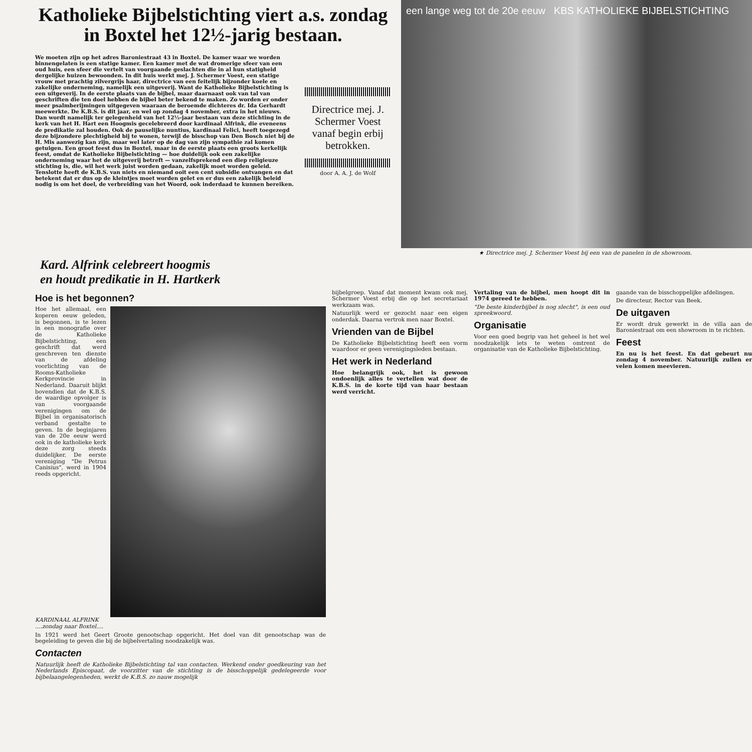Katholieke Bijbelstichting viert a.s. zondag
in Boxtel het 12½-jarig bestaan.
We moeten zijn op het adres Baroniestraat 43 in Boxtel. De kamer waar we worden binnengelaten is een statige kamer. Een kamer met de wat dromerige sfeer van een oud huis, een sfeer die vertelt van voorgaande geslachten die in al hun statigheid dergelijke huizen bewoonden. In dit huis werkt mej. J. Schermer Voest, een statige vrouw met prachtig zilvergrijs haar, directrice van een feitelijk bijzonder koele en zakelijke onderneming, namelijk een uitgeverij. Want de Katholieke Bijbelstichting is een uitgeverij. In de eerste plaats van de bijbel, maar daarnaast ook van tal van geschriften die ten doel hebben de bijbel beter bekend te maken. Zo worden er onder meer psalmberijmingen uitgegeven waaraan de beroemde dichteres dr. Ida Gerhardt meewerkte. De K.B.S. is dit jaar, en wel op zondag 4 november, extra in het nieuws. Dan wordt namelijk ter gelegenheid van het 12½-jaar bestaan van deze stichting in de kerk van het H. Hart een Hoogmis gecelebreerd door kardinaal Alfrink, die eveneens de predikatie zal houden. Ook de pauselijke nuntius, kardinaal Felici, heeft toegezegd deze bijzondere plechtigheid bij te wonen, terwijl de bisschop van Den Bosch niet bij de H. Mis aanwezig kan zijn, maar wel later op de dag van zijn sympathie zal komen getuigen. Een groot feest dus in Boxtel, maar in de eerste plaats een groots kerkelijk feest, omdat de Katholieke Bijbelstichting — hoe duidelijk ook een zakelijke onderneming waar het de uitgeverij betreft — vanzelfsprekend een diep religieuze stichting is, die, wil het werk juist worden gedaan, zakelijk moet worden geleid. Tenslotte heeft de K.B.S. van niets en niemand ooit een cent subsidie ontvangen en dat betekent dat er dus op de kleintjes moet worden gelet en er dus een zakelijk beleid nodig is om het doel, de verbreiding van het Woord, ook inderdaad te kunnen bereiken.
Directrice mej. J. Schermer Voest vanaf begin erbij betrokken.
door A. A. J. de Wolf
een lange weg tot de 20e eeuw KBS KATHOLIEKE BIJBELSTICHTING
★ Directrice mej. J. Schermer Voest bij een van de panelen in de showroom.
Kard. Alfrink celebreert hoogmis
en houdt predikatie in H. Hartkerk
Hoe is het begonnen?
Hoe het allemaal, een koperen eeuw geleden, is begonnen, is te lezen in een monografie over de Katholieke Bijbelstichting, een geschrift dat werd geschreven ten dienste van de afdeling voorlichting van de Rooms-Katholieke Kerkprovincie in Nederland. Daaruit blijkt bovendien dat de K.B.S. de waardige opvolger is van voorgaande verenigingen om de Bijbel in organisatorisch verband gestalte te geven. In de beginjaren van de 20e eeuw werd ook in de katholieke kerk deze zorg steeds duidelijker. De eerste vereniging "De Petrus Canisius", werd in 1904 reeds opgericht.
KARDINAAL ALFRINK
....zondag naar Boxtel....
In 1921 werd het Geert Groote genootschap opgericht. Het doel van dit genootschap was de begeleiding te geven die bij de bijbelvertaling noodzakelijk was.
Contacten
Natuurlijk heeft de Katholieke Bijbelstichting tal van contacten. Werkend onder goedkeuring van het Nederlands Episcopaat, de voorzitter van de stichting is de bisschoppelijk gedelegeerde voor bijbelaangelegenheden, werkt de K.B.S. zo nauw mogelijk
bijbelgroep. Vanaf dat moment kwam ook mej. Schermer Voest erbij die op het secretariaat werkzaam was.
Natuurlijk werd er gezocht naar een eigen onderdak. Daarna vertrok men naar Boxtel.
Vrienden van de Bijbel
De Katholieke Bijbelstichting heeft een vorm waardoor er geen verenigingsleden bestaan.
Het werk in Nederland
Hoe belangrijk ook, het is gewoon ondoenlijk alles te vertellen wat door de K.B.S. in de korte tijd van haar bestaan werd verricht.
Vertaling van de bijbel, men hoopt dit in 1974 gereed te hebben.
"De beste kinderbijbel is nog slecht", is een oud spreekwoord.
Organisatie
Voor een goed begrip van het geheel is het wel noodzakelijk iets te weten omtrent de organisatie van de Katholieke Bijbelstichting.
gaande van de bisschoppelijke afdelingen.
De directeur, Rector van Beek.
De uitgaven
Er wordt druk gewerkt in de villa aan de Baroniestraat om een showroom in te richten.
Feest
En nu is het feest. En dat gebeurt nu zondag 4 november. Natuurlijk zullen er velen komen meevieren.